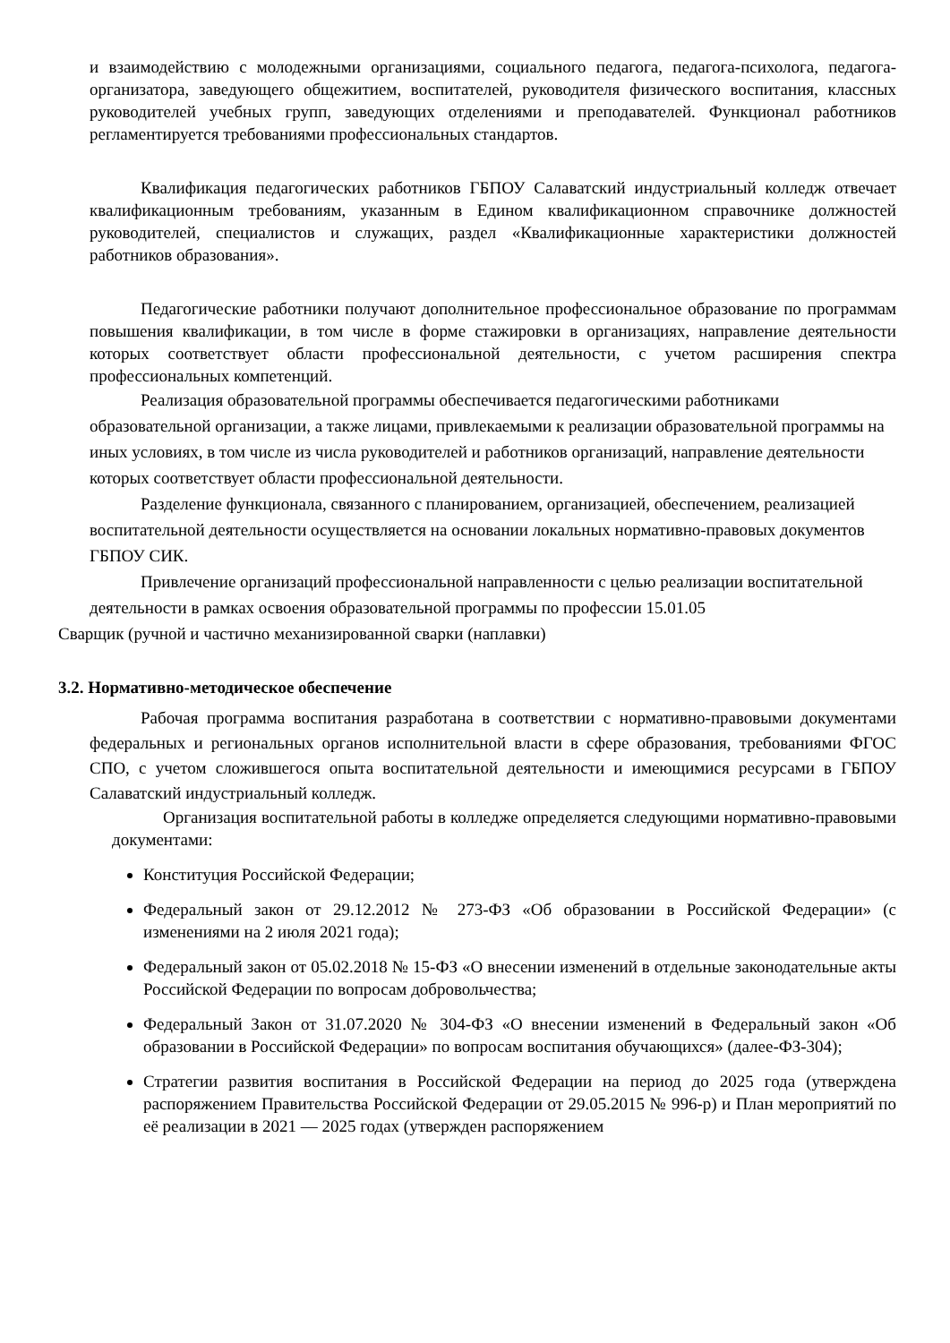и взаимодействию с молодежными организациями, социального педагога, педагога-психолога, педагога-организатора, заведующего общежитием, воспитателей, руководителя физического воспитания, классных руководителей учебных групп, заведующих отделениями и преподавателей. Функционал работников регламентируется требованиями профессиональных стандартов.
Квалификация педагогических работников ГБПОУ Салаватский индустриальный колледж отвечает квалификационным требованиям, указанным в Едином квалификационном справочнике должностей руководителей, специалистов и служащих, раздел «Квалификационные характеристики должностей работников образования».
Педагогические работники получают дополнительное профессиональное образование по программам повышения квалификации, в том числе в форме стажировки в организациях, направление деятельности которых соответствует области профессиональной деятельности, с учетом расширения спектра профессиональных компетенций.
Реализация образовательной программы обеспечивается педагогическими работниками образовательной организации, а также лицами, привлекаемыми к реализации образовательной программы на иных условиях, в том числе из числа руководителей и работников организаций, направление деятельности которых соответствует области профессиональной деятельности.
Разделение функционала, связанного с планированием, организацией, обеспечением, реализацией воспитательной деятельности осуществляется на основании локальных нормативно-правовых документов ГБПОУ СИК.
Привлечение организаций профессиональной направленности с целью реализации воспитательной деятельности в рамках освоения образовательной программы по профессии 15.01.05
Сварщик (ручной и частично механизированной сварки (наплавки)
3.2. Нормативно-методическое обеспечение
Рабочая программа воспитания разработана в соответствии с нормативно-правовыми документами федеральных и региональных органов исполнительной власти в сфере образования, требованиями ФГОС СПО, с учетом сложившегося опыта воспитательной деятельности и имеющимися ресурсами в ГБПОУ Салаватский индустриальный колледж.
Организация воспитательной работы в колледже определяется следующими нормативно-правовыми документами:
Конституция Российской Федерации;
Федеральный закон от 29.12.2012 № 273-ФЗ «Об образовании в Российской Федерации» (с изменениями на 2 июля 2021 года);
Федеральный закон от 05.02.2018 № 15-ФЗ «О внесении изменений в отдельные законодательные акты Российской Федерации по вопросам добровольчества;
Федеральный Закон от 31.07.2020 № 304-ФЗ «О внесении изменений в Федеральный закон «Об образовании в Российской Федерации» по вопросам воспитания обучающихся» (далее-ФЗ-304);
Стратегии развития воспитания в Российской Федерации на период до 2025 года (утверждена распоряжением Правительства Российской Федерации от 29.05.2015 № 996-р) и План мероприятий по её реализации в 2021 — 2025 годах (утвержден распоряжением